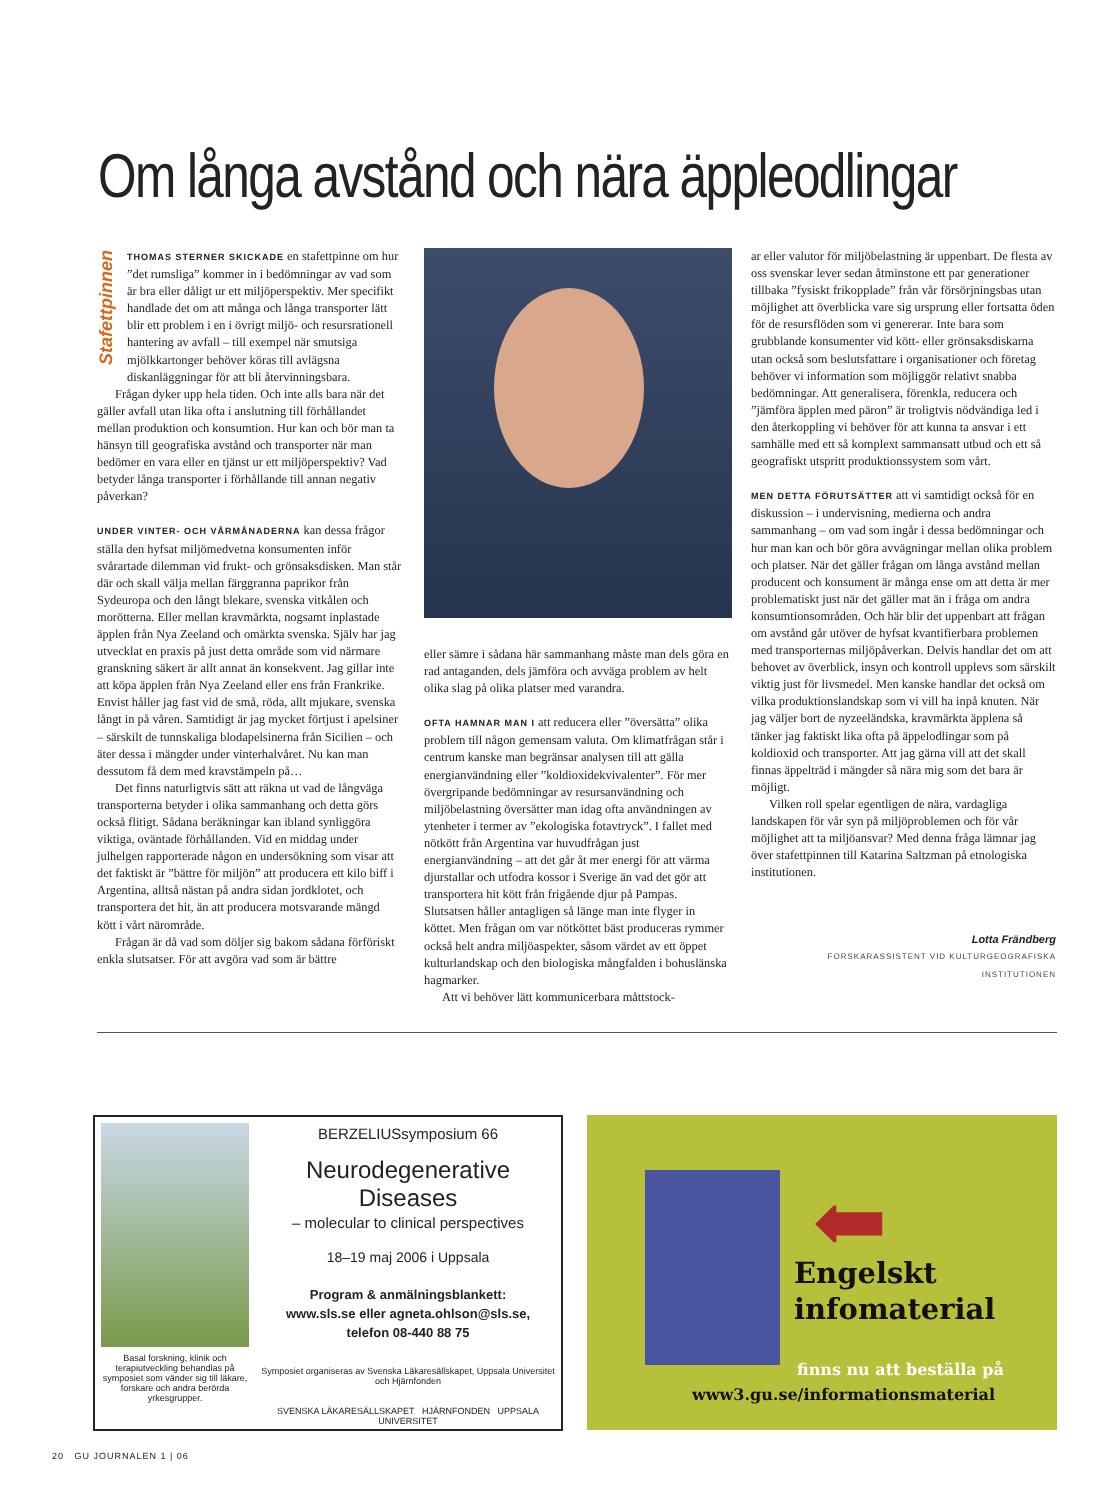Om långa avstånd och nära äppleodlingar
Stafettpinnen
THOMAS STERNER SKICKADE en stafettpinne om hur ”det rumsliga” kommer in i bedömningar av vad som är bra eller dåligt ur ett miljöperspektiv. Mer specifikt handlade det om att många och långa transporter lätt blir ett problem i en i övrigt miljö- och resursrationell hantering av avfall – till exempel när smutsiga mjölkkartonger behöver köras till avlägsna diskanläggningar för att bli återvinningsbara.
Frågan dyker upp hela tiden. Och inte alls bara när det gäller avfall utan lika ofta i anslutning till förhållandet mellan produktion och konsumtion. Hur kan och bör man ta hänsyn till geografiska avstånd och transporter när man bedömer en vara eller en tjänst ur ett miljöperspektiv? Vad betyder långa transporter i förhållande till annan negativ påverkan?
UNDER VINTER- OCH VÅRMÅNADERNA kan dessa frågor ställa den hyfsat miljömedvetna konsumenten inför svårartade dilemman vid frukt- och grönsaksdisken. Man står där och skall välja mellan färggranna paprikor från Sydeuropa och den långt blekare, svenska vitkålen och morötterna. Eller mellan kravmärkta, nogsamt inplastade äpplen från Nya Zeeland och omärkta svenska. Själv har jag utvecklat en praxis på just detta område som vid närmare granskning säkert är allt annat än konsekvent. Jag gillar inte att köpa äpplen från Nya Zeeland eller ens från Frankrike. Envist håller jag fast vid de små, röda, allt mjukare, svenska långt in på våren. Samtidigt är jag mycket förtjust i apelsiner – särskilt de tunnskaliga blodapelsinerna från Sicilien – och äter dessa i mängder under vinterhalvåret. Nu kan man dessutom få dem med kravstämpeln på…
Det finns naturligtvis sätt att räkna ut vad de långväga transporterna betyder i olika sammanhang och detta görs också flitigt. Sådana beräkningar kan ibland synliggöra viktiga, oväntade förhållanden. Vid en middag under julhelgen rapporterade någon en undersökning som visar att det faktiskt är ”bättre för miljön” att producera ett kilo biff i Argentina, alltså nästan på andra sidan jordklotet, och transportera det hit, än att producera motsvarande mängd kött i vårt närområde.
Frågan är då vad som döljer sig bakom sådana förföriskt enkla slutsatser. För att avgöra vad som är bättre
eller sämre i sådana här sammanhang måste man dels göra en rad antaganden, dels jämföra och avväga problem av helt olika slag på olika platser med varandra.
OFTA HAMNAR MAN I att reducera eller ”översätta” olika problem till någon gemensam valuta. Om klimatfrågan står i centrum kanske man begränsar analysen till att gälla energianvändning eller ”koldioxidekvivalenter”. För mer övergripande bedömningar av resursanvändning och miljöbelastning översätter man idag ofta användningen av ytenheter i termer av ”ekologiska fotavtryck”. I fallet med nötkött från Argentina var huvudfrågan just energianvändning – att det går åt mer energi för att värma djurstallar och utfodra kossor i Sverige än vad det gör att transportera hit kött från frigående djur på Pampas. Slutsatsen håller antagligen så länge man inte flyger in köttet. Men frågan om var nötköttet bäst produceras rymmer också helt andra miljöaspekter, såsom värdet av ett öppet kulturlandskap och den biologiska mångfalden i bohuslänska hagmarker.
Att vi behöver lätt kommunicerbara måttstock-
ar eller valutor för miljöbelastning är uppenbart. De flesta av oss svenskar lever sedan åtminstone ett par generationer tillbaka ”fysiskt frikopplade” från vår försörjningsbas utan möjlighet att överblicka vare sig ursprung eller fortsatta öden för de resursflöden som vi genererar. Inte bara som grubblande konsumenter vid kött- eller grönsaksdiskarna utan också som beslutsfattare i organisationer och företag behöver vi information som möjliggör relativt snabba bedömningar. Att generalisera, förenkla, reducera och ”jämföra äpplen med päron” är troligtvis nödvändiga led i den återkoppling vi behöver för att kunna ta ansvar i ett samhälle med ett så komplext sammansatt utbud och ett så geografiskt utspritt produktionssystem som vårt.
MEN DETTA FÖRUTSÄTTER att vi samtidigt också för en diskussion – i undervisning, medierna och andra sammanhang – om vad som ingår i dessa bedömningar och hur man kan och bör göra avvägningar mellan olika problem och platser. När det gäller frågan om långa avstånd mellan producent och konsument är många ense om att detta är mer problematiskt just när det gäller mat än i fråga om andra konsumtionsområden. Och här blir det uppenbart att frågan om avstånd går utöver de hyfsat kvantifierbara problemen med transporternas miljöpåverkan. Delvis handlar det om att behovet av överblick, insyn och kontroll upplevs som särskilt viktig just för livsmedel. Men kanske handlar det också om vilka produktionslandskap som vi vill ha inpå knuten. När jag väljer bort de nyzeeländska, kravmärkta äpplena så tänker jag faktiskt lika ofta på äppelodlingar som på koldioxid och transporter. Att jag gärna vill att det skall finnas äppelträd i mängder så nära mig som det bara är möjligt.
Vilken roll spelar egentligen de nära, vardagliga landskapen för vår syn på miljöproblemen och för vår möjlighet att ta miljöansvar? Med denna fråga lämnar jag över stafettpinnen till Katarina Saltzman på etnologiska institutionen.
Lotta Frändberg
FORSKARASSISTENT VID KULTURGEOGRAFISKA INSTITUTIONEN
Basal forskning, klinik och terapiutveckling behandlas på symposiet som vänder sig till läkare, forskare och andra berörda yrkesgrupper.
BERZELIUSsymposium 66
Neurodegenerative Diseases
– molecular to clinical perspectives
18–19 maj 2006 i Uppsala
Program & anmälningsblankett:
www.sls.se eller agneta.ohlson@sls.se,
telefon 08-440 88 75
Symposiet organiseras av Svenska Läkaresällskapet, Uppsala Universitet och Hjärnfonden
SVENSKA LÄKARESÄLLSKAPET HJÄRNFONDEN UPPSALA UNIVERSITET
⬅
Engelskt
infomaterial
finns nu att beställa på
www3.gu.se/informationsmaterial
20 GU JOURNALEN 1 | 06